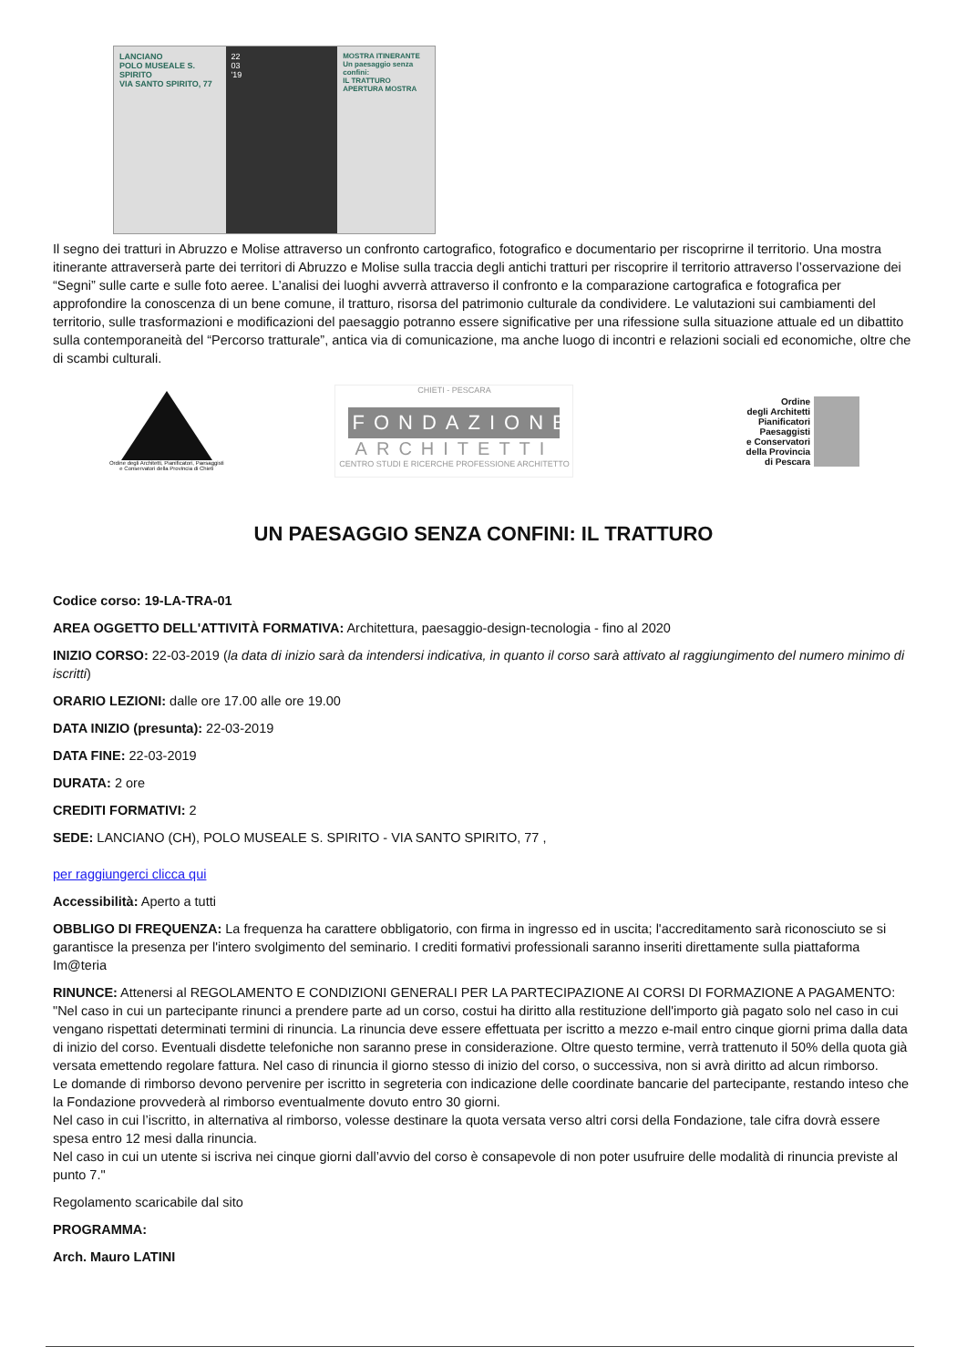LANCIANO
POLO MUSEALE S. SPIRITO
VIA SANTO SPIRITO, 77
22
03
'19
MOSTRA ITINERANTE
Un paesaggio senza confini:
IL TRATTURO
APERTURA MOSTRA
Il segno dei tratturi in Abruzzo e Molise attraverso un confronto cartografico, fotografico e documentario per riscoprirne il territorio. Una mostra itinerante attraverserà parte dei territori di Abruzzo e Molise sulla traccia degli antichi tratturi per riscoprire il territorio attraverso l’osservazione dei “Segni” sulle carte e sulle foto aeree. L’analisi dei luoghi avverrà attraverso il confronto e la comparazione cartografica e fotografica per approfondire la conoscenza di un bene comune, il tratturo, risorsa del patrimonio culturale da condividere. Le valutazioni sui cambiamenti del territorio, sulle trasformazioni e modificazioni del paesaggio potranno essere significative per una rifessione sulla situazione attuale ed un dibattito sulla contemporaneità del “Percorso tratturale”, antica via di comunicazione, ma anche luogo di incontri e relazioni sociali ed economiche, oltre che di scambi culturali.
Ordine degli Architetti, Pianificatori, Paesaggisti e Conservatori della Provincia di Chieti
CHIETI - PESCARA
FONDAZIONE
ARCHITETTI
CENTRO STUDI E RICERCHE PROFESSIONE ARCHITETTO
Ordine
degli Architetti
Pianificatori
Paesaggisti
e Conservatori
della Provincia
di Pescara
UN PAESAGGIO SENZA CONFINI: IL TRATTURO
Codice corso: 19-LA-TRA-01
AREA OGGETTO DELL'ATTIVITÀ FORMATIVA: Architettura, paesaggio-design-tecnologia - fino al 2020
INIZIO CORSO: 22-03-2019 (la data di inizio sarà da intendersi indicativa, in quanto il corso sarà attivato al raggiungimento del numero minimo di iscritti)
ORARIO LEZIONI: dalle ore 17.00 alle ore 19.00
DATA INIZIO (presunta): 22-03-2019
DATA FINE: 22-03-2019
DURATA: 2 ore
CREDITI FORMATIVI: 2
SEDE: LANCIANO (CH), POLO MUSEALE S. SPIRITO - VIA SANTO SPIRITO, 77 ,
per raggiungerci clicca qui
Accessibilità: Aperto a tutti
OBBLIGO DI FREQUENZA: La frequenza ha carattere obbligatorio, con firma in ingresso ed in uscita; l'accreditamento sarà riconosciuto se si garantisce la presenza per l'intero svolgimento del seminario. I crediti formativi professionali saranno inseriti direttamente sulla piattaforma Im@teria
RINUNCE: Attenersi al REGOLAMENTO E CONDIZIONI GENERALI PER LA PARTECIPAZIONE AI CORSI DI FORMAZIONE A PAGAMENTO: "Nel caso in cui un partecipante rinunci a prendere parte ad un corso, costui ha diritto alla restituzione dell'importo già pagato solo nel caso in cui vengano rispettati determinati termini di rinuncia. La rinuncia deve essere effettuata per iscritto a mezzo e-mail entro cinque giorni prima dalla data di inizio del corso. Eventuali disdette telefoniche non saranno prese in considerazione. Oltre questo termine, verrà trattenuto il 50% della quota già versata emettendo regolare fattura. Nel caso di rinuncia il giorno stesso di inizio del corso, o successiva, non si avrà diritto ad alcun rimborso.
Le domande di rimborso devono pervenire per iscritto in segreteria con indicazione delle coordinate bancarie del partecipante, restando inteso che la Fondazione provvederà al rimborso eventualmente dovuto entro 30 giorni.
Nel caso in cui l’iscritto, in alternativa al rimborso, volesse destinare la quota versata verso altri corsi della Fondazione, tale cifra dovrà essere spesa entro 12 mesi dalla rinuncia.
Nel caso in cui un utente si iscriva nei cinque giorni dall’avvio del corso è consapevole di non poter usufruire delle modalità di rinuncia previste al punto 7."
Regolamento scaricabile dal sito
PROGRAMMA:
Arch. Mauro LATINI